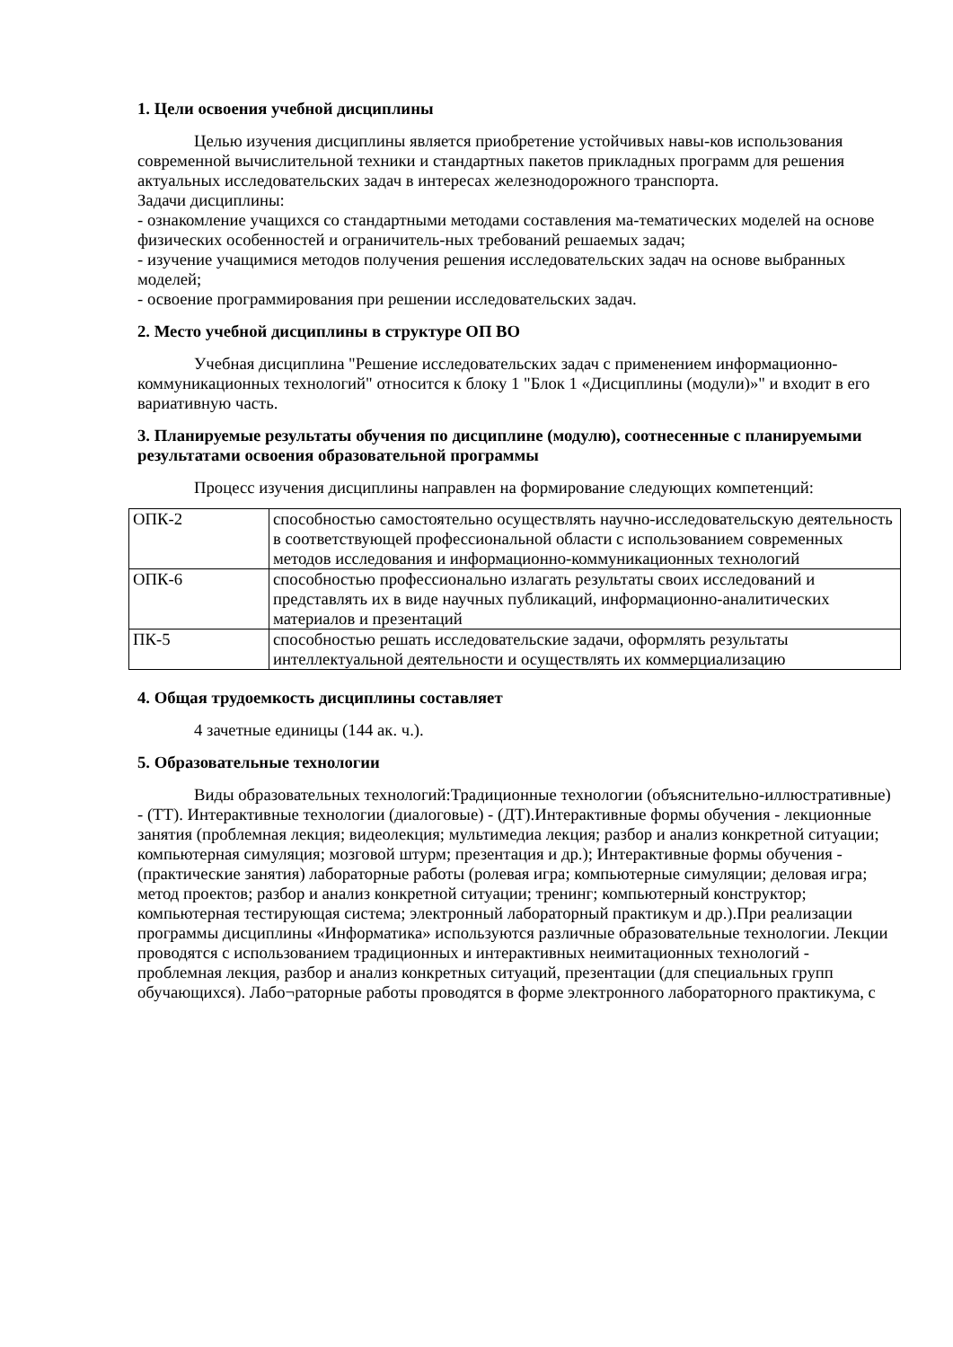1. Цели освоения учебной дисциплины
Целью изучения дисциплины является приобретение устойчивых навы-ков использования современной вычислительной техники и стандартных пакетов прикладных программ для решения актуальных исследовательских задач в интересах железнодорожного транспорта.
Задачи дисциплины:
- ознакомление учащихся со стандартными методами составления ма-тематических моделей на основе физических особенностей и ограничитель-ных требований решаемых задач;
- изучение учащимися методов получения решения исследовательских задач на основе выбранных моделей;
- освоение программирования при решении исследовательских задач.
2. Место учебной дисциплины в структуре ОП ВО
Учебная дисциплина "Решение исследовательских задач с применением информационно-коммуникационных технологий" относится к блоку 1 "Блок 1 «Дисциплины (модули)»" и входит в его вариативную часть.
3. Планируемые результаты обучения по дисциплине (модулю), соотнесенные с планируемыми результатами освоения образовательной программы
Процесс изучения дисциплины направлен на формирование следующих компетенций:
| ОПК-2 | способностью самостоятельно осуществлять научно-исследовательскую деятельность в соответствующей профессиональной области с использованием современных методов исследования и информационно-коммуникационных технологий |
| ОПК-6 | способностью профессионально излагать результаты своих исследований и представлять их в виде научных публикаций, информационно-аналитических материалов и презентаций |
| ПК-5 | способностью решать исследовательские задачи, оформлять результаты интеллектуальной деятельности и осуществлять их коммерциализацию |
4. Общая трудоемкость дисциплины составляет
4 зачетные единицы (144 ак. ч.).
5. Образовательные технологии
Виды образовательных технологий:Традиционные технологии (объяснительно-иллюстративные) - (ТТ). Интерактивные технологии (диалоговые) - (ДТ).Интерактивные формы обучения - лекционные занятия (проблемная лекция; видеолекция; мультимедиа лекция; разбор и анализ конкретной ситуации; компьютерная симуляция; мозговой штурм; презентация и др.); Интерактивные формы обучения - (практические занятия) лабораторные работы (ролевая игра; компьютерные симуляции; деловая игра; метод проектов; разбор и анализ конкретной ситуации; тренинг; компьютерный конструктор; компьютерная тестирующая система; электронный лабораторный практикум и др.).При реализации программы дисциплины «Информатика» используются различные образовательные технологии. Лекции проводятся с использованием традиционных и интерактивных неимитационных технологий - проблемная лекция, разбор и анализ конкретных ситуаций, презентации (для специальных групп обучающихся). Лабо¬раторные работы проводятся в форме электронного лабораторного практикума, с